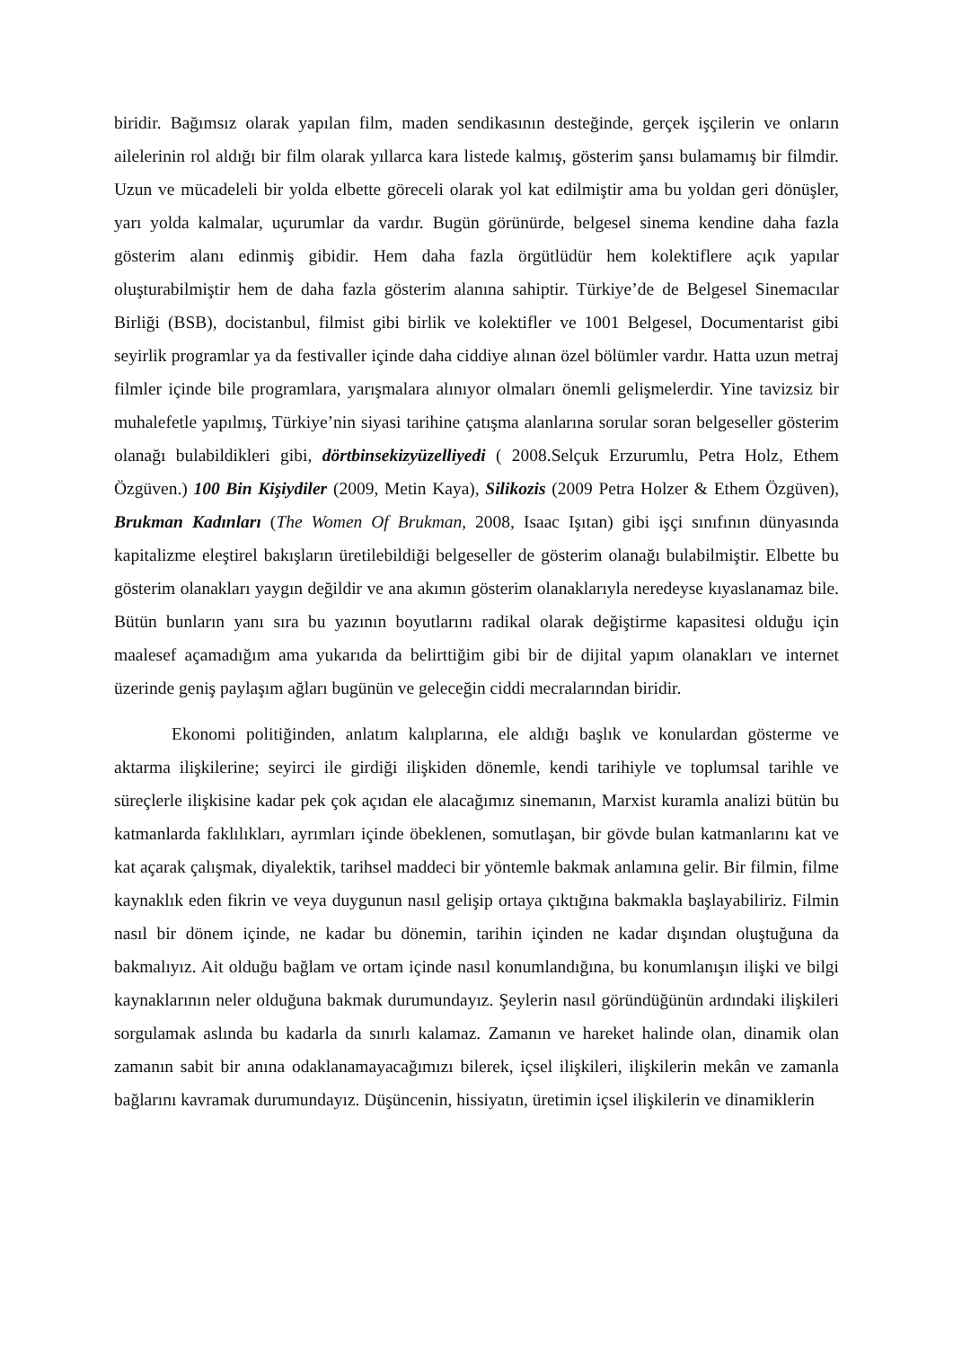biridir. Bağımsız olarak yapılan film, maden sendikasının desteğinde, gerçek işçilerin ve onların ailelerinin rol aldığı bir film olarak yıllarca kara listede kalmış, gösterim şansı bulamamış bir filmdir. Uzun ve mücadeleli bir yolda elbette göreceli olarak yol kat edilmiştir ama bu yoldan geri dönüşler, yarı yolda kalmalar, uçurumlar da vardır. Bugün görünürde, belgesel sinema kendine daha fazla gösterim alanı edinmiş gibidir. Hem daha fazla örgütlüdür hem kolektiflere açık yapılar oluşturabilmiştir hem de daha fazla gösterim alanına sahiptir. Türkiye’de de Belgesel Sinemacılar Birliği (BSB), docistanbul, filmist gibi birlik ve kolektifler ve 1001 Belgesel, Documentarist gibi seyirlik programlar ya da festivaller içinde daha ciddiye alınan özel bölümler vardır. Hatta uzun metraj filmler içinde bile programlara, yarışmalara alınıyor olmaları önemli gelişmelerdir. Yine tavizsiz bir muhalefetle yapılmış, Türkiye’nin siyasi tarihine çatışma alanlarına sorular soran belgeseller gösterim olanağı bulabildikleri gibi, dörtbinsekizyüzelliyedi ( 2008.Selçuk Erzurumlu, Petra Holz, Ethem Özgüven.) 100 Bin Kişiydiler (2009, Metin Kaya), Silikozis (2009 Petra Holzer & Ethem Özgüven), Brukman Kadınları (The Women Of Brukman, 2008, Isaac Işıtan) gibi işçi sınıfının dünyasında kapitalizme eleştirel bakışların üretilebildiği belgeseller de gösterim olanağı bulabilmiştir. Elbette bu gösterim olanakları yaygın değildir ve ana akımın gösterim olanaklarıyla neredeyse kıyaslanamaz bile. Bütün bunların yanı sıra bu yazının boyutlarını radikal olarak değiştirme kapasitesi olduğu için maalesef açamadığım ama yukarıda da belirttiğim gibi bir de dijital yapım olanakları ve internet üzerinde geniş paylaşım ağları bugünün ve geleceğin ciddi mecralarından biridir.
Ekonomi politiğinden, anlatım kalıplarına, ele aldığı başlık ve konulardan gösterme ve aktarma ilişkilerine; seyirci ile girdiği ilişkiden dönemle, kendi tarihiyle ve toplumsal tarihle ve süreçlerle ilişkisine kadar pek çok açıdan ele alacağımız sinemanın, Marxist kuramla analizi bütün bu katmanlarda faklılıkları, ayrımları içinde öbeklenen, somutlaşan, bir gövde bulan katmanlarını kat ve kat açarak çalışmak, diyalektik, tarihsel maddeci bir yöntemle bakmak anlamına gelir. Bir filmin, filme kaynaklık eden fikrin ve veya duygunun nasıl gelişip ortaya çıktığına bakmakla başlayabiliriz. Filmin nasıl bir dönem içinde, ne kadar bu dönemin, tarihin içinden ne kadar dışından oluştuğuna da bakmalıyız. Ait olduğu bağlam ve ortam içinde nasıl konumlandığına, bu konumlanışın ilişki ve bilgi kaynaklarının neler olduğuna bakmak durumundayız. Şeylerin nasıl göründüğünün ardındaki ilişkileri sorgulamak aslında bu kadarla da sınırlı kalamaz. Zamanın ve hareket halinde olan, dinamik olan zamanın sabit bir anına odaklanamayacağımızı bilerek, içsel ilişkileri, ilişkilerin mekân ve zamanla bağlarını kavramak durumundayız. Düşüncenin, hissiyatın, üretimin içsel ilişkilerin ve dinamiklerin